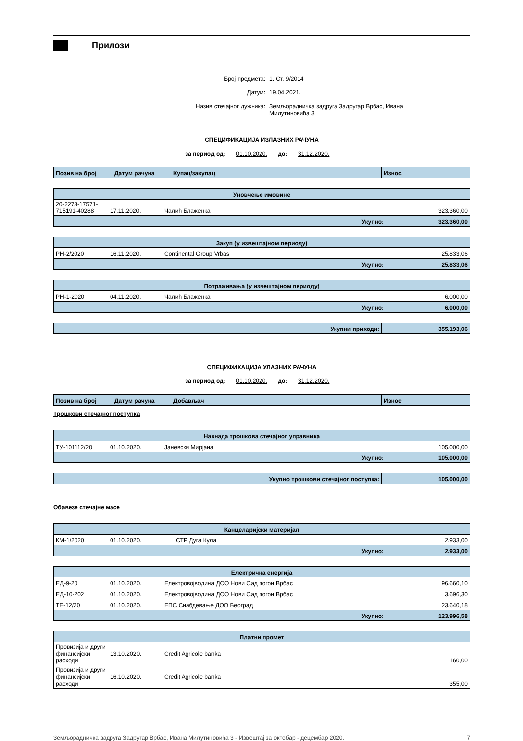Прилози
Број предмета: 1. Ст. 9/2014
Датум: 19.04.2021.
Назив стечајног дужника: Земљорадничка задруга Задругар Врбас, Ивана Милутиновића 3
СПЕЦИФИКАЦИЈА ИЗЛАЗНИХ РАЧУНА
за период од: 01.10.2020. до: 31.12.2020.
| Позив на број | Датум рачуна | Купац/закупац | Износ |
| --- | --- | --- | --- |
| Уновчење имовине | | | |
| 20-2273-17571-715191-40288 | 17.11.2020. | Чалић Блаженка | 323.360,00 |
| Укупно: | | | 323.360,00 |
| Закуп (у извештајном периоду) | | | |
| РН-2/2020 | 16.11.2020. | Continental Group Vrbas | 25.833,06 |
| Укупно: | | | 25.833,06 |
| Потраживања (у извештајном периоду) | | | |
| РН-1-2020 | 04.11.2020. | Чалић Блаженка | 6.000,00 |
| Укупно: | | | 6.000,00 |
| Укупни приходи: | 355.193,06 |
СПЕЦИФИКАЦИЈА УЛАЗНИХ РАЧУНА
за период од: 01.10.2020. до: 31.12.2020.
| Позив на број | Датум рачуна | Добављач | Износ |
| --- | --- | --- | --- |
Трошкови стечајног поступка
| Накнада трошкова стечајног управника | | | |
| ТУ-101112/20 | 01.10.2020. | Јаневски Мирјана | 105.000,00 |
| Укупно: | | | 105.000,00 |
| Укупно трошкови стечајног поступка: | 105.000,00 |
Обавезе стечајне масе
| Канцеларијски материјал | | | |
| КМ-1/2020 | 01.10.2020. | СТР Дуга Кула | 2.933,00 |
| Укупно: | | | 2.933,00 |
| Електрична енергија | | | |
| ЕД-9-20 | 01.10.2020. | Електровојводина ДОО Нови Сад погон Врбас | 96.660,10 |
| ЕД-10-202 | 01.10.2020. | Електровојводина ДОО Нови Сад погон Врбас | 3.696,30 |
| ТЕ-12/20 | 01.10.2020. | ЕПС Снабдевање ДОО Београд | 23.640,18 |
| Укупно: | | | 123.996,58 |
| Платни промет | | | |
| Провизија и други финансијски расходи | 13.10.2020. | Credit Agricole banka | 160,00 |
| Провизија и други финансијски расходи | 16.10.2020. | Credit Agricole banka | 355,00 |
Земљорадничка задруга Задругар Врбас, Ивана Милутиновића 3 - Извештај за октобар - децембар 2020. 7